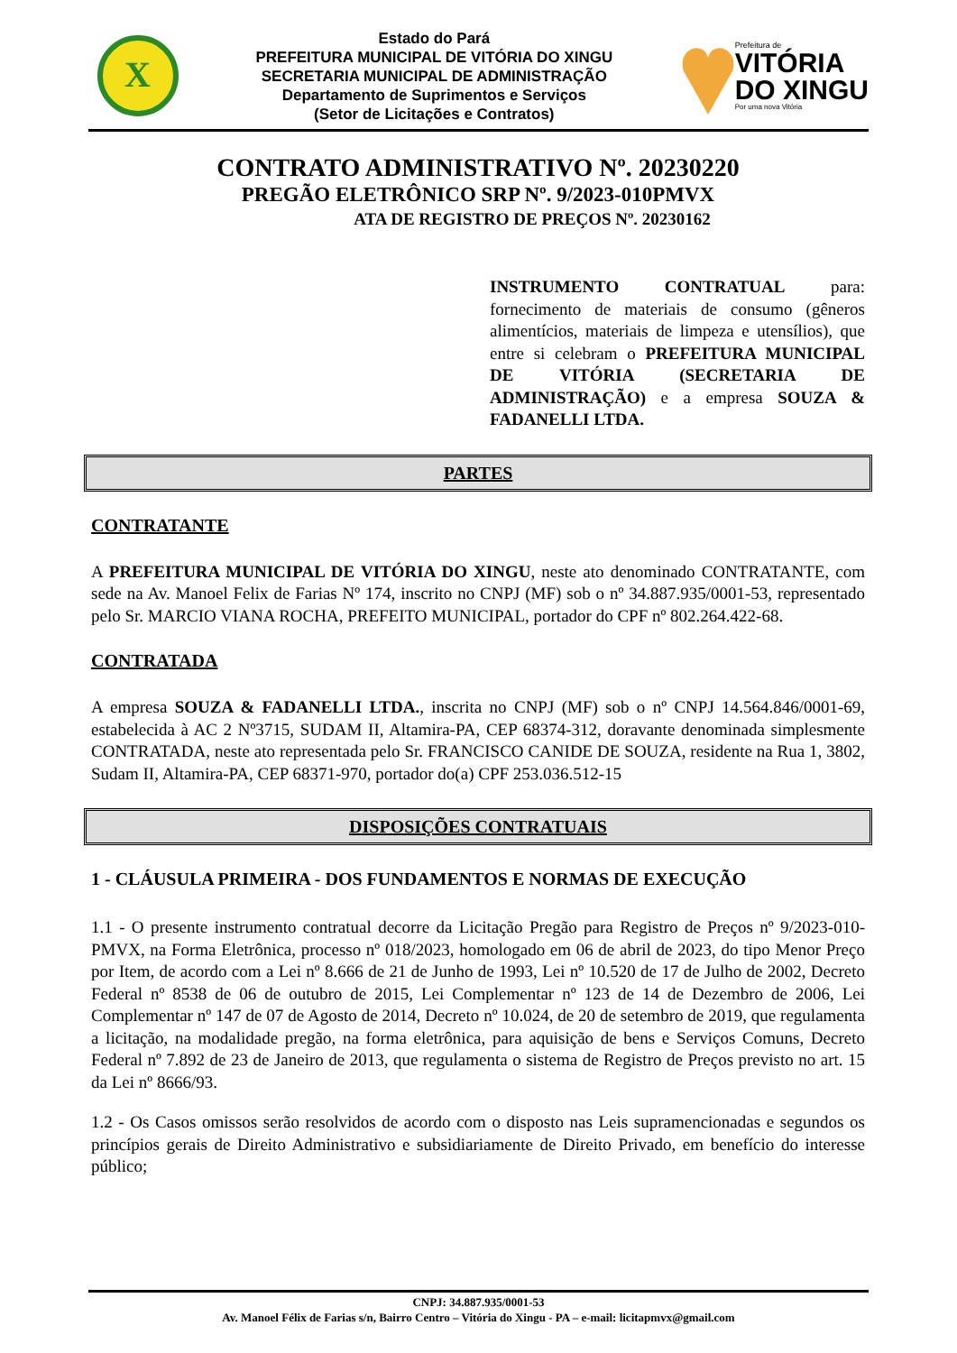X
Estado do Pará
PREFEITURA MUNICIPAL DE VITÓRIA DO XINGU
SECRETARIA MUNICIPAL DE ADMINISTRAÇÃO
Departamento de Suprimentos e Serviços
(Setor de Licitações e Contratos)
Prefeitura de
VITÓRIA
DO XINGU
Por uma nova Vitória
CONTRATO ADMINISTRATIVO Nº. 20230220
PREGÃO ELETRÔNICO SRP Nº. 9/2023-010PMVX
ATA DE REGISTRO DE PREÇOS Nº. 20230162
INSTRUMENTO CONTRATUAL para: fornecimento de materiais de consumo (gêneros alimentícios, materiais de limpeza e utensílios), que entre si celebram o PREFEITURA MUNICIPAL DE VITÓRIA (SECRETARIA DE ADMINISTRAÇÃO) e a empresa SOUZA & FADANELLI LTDA.
PARTES
CONTRATANTE
A PREFEITURA MUNICIPAL DE VITÓRIA DO XINGU, neste ato denominado CONTRATANTE, com sede na Av. Manoel Felix de Farias Nº 174, inscrito no CNPJ (MF) sob o nº 34.887.935/0001-53, representado pelo Sr. MARCIO VIANA ROCHA, PREFEITO MUNICIPAL, portador do CPF nº 802.264.422-68.
CONTRATADA
A empresa SOUZA & FADANELLI LTDA., inscrita no CNPJ (MF) sob o nº CNPJ 14.564.846/0001-69, estabelecida à AC 2 Nº3715, SUDAM II, Altamira-PA, CEP 68374-312, doravante denominada simplesmente CONTRATADA, neste ato representada pelo Sr. FRANCISCO CANIDE DE SOUZA, residente na Rua 1, 3802, Sudam II, Altamira-PA, CEP 68371-970, portador do(a) CPF 253.036.512-15
DISPOSIÇÕES CONTRATUAIS
1 - CLÁUSULA PRIMEIRA - DOS FUNDAMENTOS E NORMAS DE EXECUÇÃO
1.1 - O presente instrumento contratual decorre da Licitação Pregão para Registro de Preços nº 9/2023-010-PMVX, na Forma Eletrônica, processo nº 018/2023, homologado em 06 de abril de 2023, do tipo Menor Preço por Item, de acordo com a Lei nº 8.666 de 21 de Junho de 1993, Lei nº 10.520 de 17 de Julho de 2002, Decreto Federal nº 8538 de 06 de outubro de 2015, Lei Complementar nº 123 de 14 de Dezembro de 2006, Lei Complementar nº 147 de 07 de Agosto de 2014, Decreto nº 10.024, de 20 de setembro de 2019, que regulamenta a licitação, na modalidade pregão, na forma eletrônica, para aquisição de bens e Serviços Comuns, Decreto Federal nº 7.892 de 23 de Janeiro de 2013, que regulamenta o sistema de Registro de Preços previsto no art. 15 da Lei nº 8666/93.
1.2 - Os Casos omissos serão resolvidos de acordo com o disposto nas Leis supramencionadas e segundos os princípios gerais de Direito Administrativo e subsidiariamente de Direito Privado, em benefício do interesse público;
CNPJ: 34.887.935/0001-53
Av. Manoel Félix de Farias s/n, Bairro Centro – Vitória do Xingu - PA – e-mail: licitapmvx@gmail.com